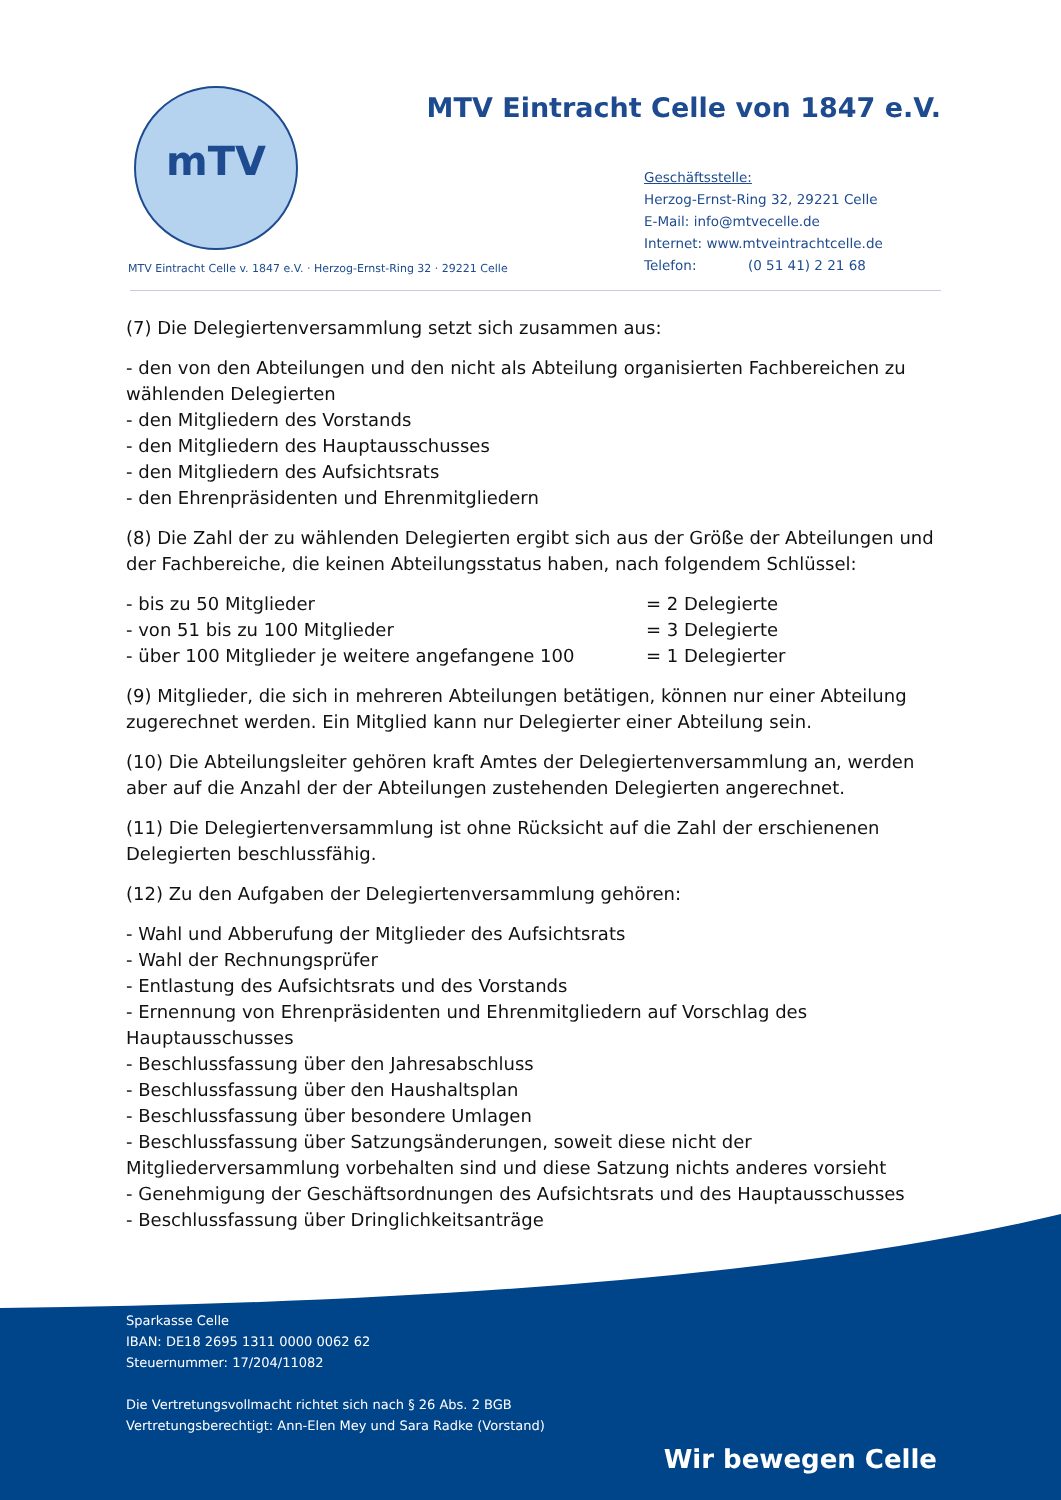mTV
MTV Eintracht Celle von 1847 e.V.
Geschäftsstelle:
Herzog-Ernst-Ring 32, 29221 Celle
E-Mail: info@mtvecelle.de
Internet: www.mtveintrachtcelle.de
Telefon: (0 51 41) 2 21 68
MTV Eintracht Celle v. 1847 e.V. · Herzog-Ernst-Ring 32 · 29221 Celle
(7) Die Delegiertenversammlung setzt sich zusammen aus:
- den von den Abteilungen und den nicht als Abteilung organisierten Fachbereichen zu wählenden Delegierten
- den Mitgliedern des Vorstands
- den Mitgliedern des Hauptausschusses
- den Mitgliedern des Aufsichtsrats
- den Ehrenpräsidenten und Ehrenmitgliedern
(8) Die Zahl der zu wählenden Delegierten ergibt sich aus der Größe der Abteilungen und der Fachbereiche, die keinen Abteilungsstatus haben, nach folgendem Schlüssel:
| - bis zu 50 Mitglieder | = 2 Delegierte |
| - von 51 bis zu 100 Mitglieder | = 3 Delegierte |
| - über 100 Mitglieder je weitere angefangene 100 | = 1 Delegierter |
(9) Mitglieder, die sich in mehreren Abteilungen betätigen, können nur einer Abteilung zugerechnet werden. Ein Mitglied kann nur Delegierter einer Abteilung sein.
(10) Die Abteilungsleiter gehören kraft Amtes der Delegiertenversammlung an, werden aber auf die Anzahl der der Abteilungen zustehenden Delegierten angerechnet.
(11) Die Delegiertenversammlung ist ohne Rücksicht auf die Zahl der erschienenen Delegierten beschlussfähig.
(12) Zu den Aufgaben der Delegiertenversammlung gehören:
- Wahl und Abberufung der Mitglieder des Aufsichtsrats
- Wahl der Rechnungsprüfer
- Entlastung des Aufsichtsrats und des Vorstands
- Ernennung von Ehrenpräsidenten und Ehrenmitgliedern auf Vorschlag des Hauptausschusses
- Beschlussfassung über den Jahresabschluss
- Beschlussfassung über den Haushaltsplan
- Beschlussfassung über besondere Umlagen
- Beschlussfassung über Satzungsänderungen, soweit diese nicht der Mitgliederversammlung vorbehalten sind und diese Satzung nichts anderes vorsieht
- Genehmigung der Geschäftsordnungen des Aufsichtsrats und des Hauptausschusses
- Beschlussfassung über Dringlichkeitsanträge
Sparkasse Celle
IBAN: DE18 2695 1311 0000 0062 62
Steuernummer: 17/204/11082
Die Vertretungsvollmacht richtet sich nach § 26 Abs. 2 BGB
Vertretungsberechtigt: Ann-Elen Mey und Sara Radke (Vorstand)
Wir bewegen Celle